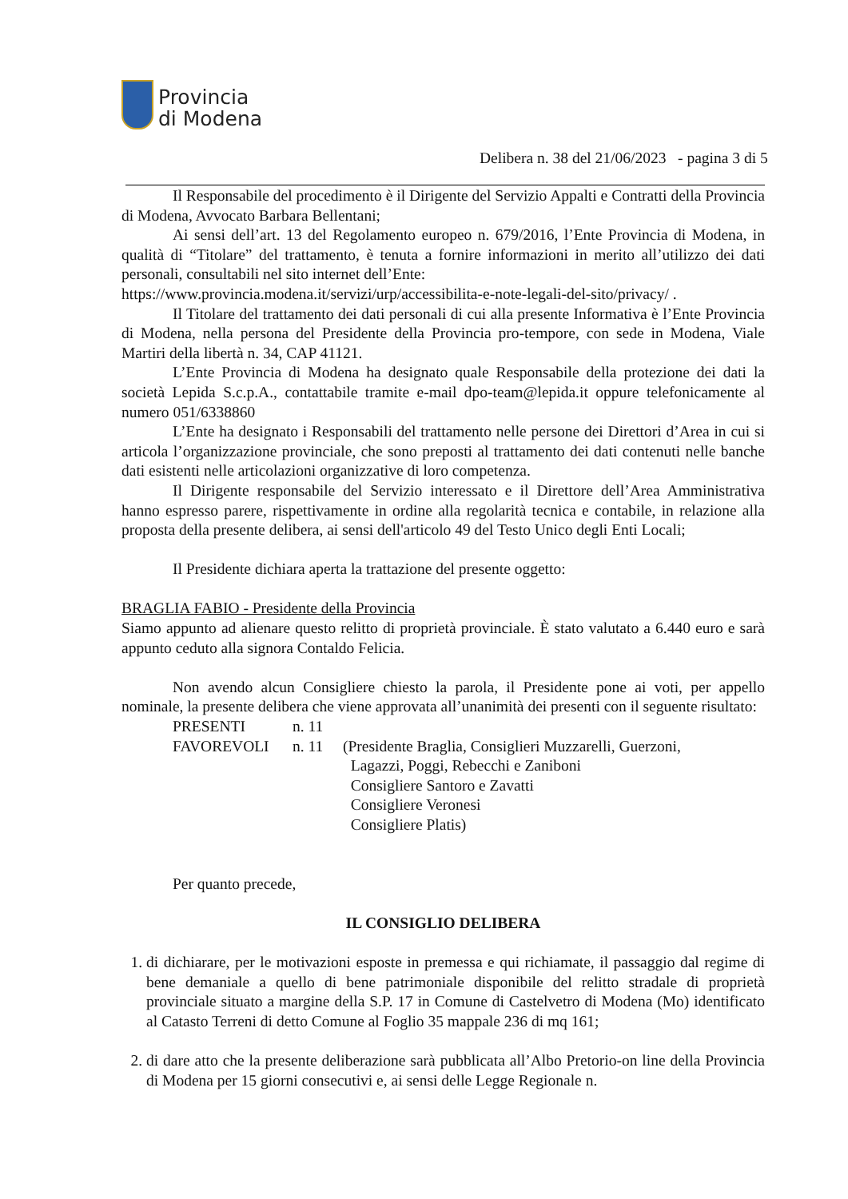Provincia
di Modena
Delibera n. 38 del 21/06/2023 - pagina 3 di 5
Il Responsabile del procedimento è il Dirigente del Servizio Appalti e Contratti della Provincia di Modena, Avvocato Barbara Bellentani;
Ai sensi dell’art. 13 del Regolamento europeo n. 679/2016, l’Ente Provincia di Modena, in qualità di “Titolare” del trattamento, è tenuta a fornire informazioni in merito all’utilizzo dei dati personali, consultabili nel sito internet dell’Ente:
https://www.provincia.modena.it/servizi/urp/accessibilita-e-note-legali-del-sito/privacy/ .
Il Titolare del trattamento dei dati personali di cui alla presente Informativa è l’Ente Provincia di Modena, nella persona del Presidente della Provincia pro-tempore, con sede in Modena, Viale Martiri della libertà n. 34, CAP 41121.
L’Ente Provincia di Modena ha designato quale Responsabile della protezione dei dati la società Lepida S.c.p.A., contattabile tramite e-mail dpo-team@lepida.it oppure telefonicamente al numero 051/6338860
L’Ente ha designato i Responsabili del trattamento nelle persone dei Direttori d’Area in cui si articola l’organizzazione provinciale, che sono preposti al trattamento dei dati contenuti nelle banche dati esistenti nelle articolazioni organizzative di loro competenza.
Il Dirigente responsabile del Servizio interessato e il Direttore dell’Area Amministrativa hanno espresso parere, rispettivamente in ordine alla regolarità tecnica e contabile, in relazione alla proposta della presente delibera, ai sensi dell'articolo 49 del Testo Unico degli Enti Locali;
Il Presidente dichiara aperta la trattazione del presente oggetto:
BRAGLIA FABIO - Presidente della Provincia
Siamo appunto ad alienare questo relitto di proprietà provinciale. È stato valutato a 6.440 euro e sarà appunto ceduto alla signora Contaldo Felicia.
Non avendo alcun Consigliere chiesto la parola, il Presidente pone ai voti, per appello nominale, la presente delibera che viene approvata all’unanimità dei presenti con il seguente risultato:
PRESENTI n. 11
FAVOREVOLI n. 11 (Presidente Braglia, Consiglieri Muzzarelli, Guerzoni,
Lagazzi, Poggi, Rebecchi e Zaniboni
Consigliere Santoro e Zavatti
Consigliere Veronesi
Consigliere Platis)
Per quanto precede,
IL CONSIGLIO DELIBERA
1. di dichiarare, per le motivazioni esposte in premessa e qui richiamate, il passaggio dal regime di bene demaniale a quello di bene patrimoniale disponibile del relitto stradale di proprietà provinciale situato a margine della S.P. 17 in Comune di Castelvetro di Modena (Mo) identificato al Catasto Terreni di detto Comune al Foglio 35 mappale 236 di mq 161;
2. di dare atto che la presente deliberazione sarà pubblicata all’Albo Pretorio-on line della Provincia di Modena per 15 giorni consecutivi e, ai sensi delle Legge Regionale n.